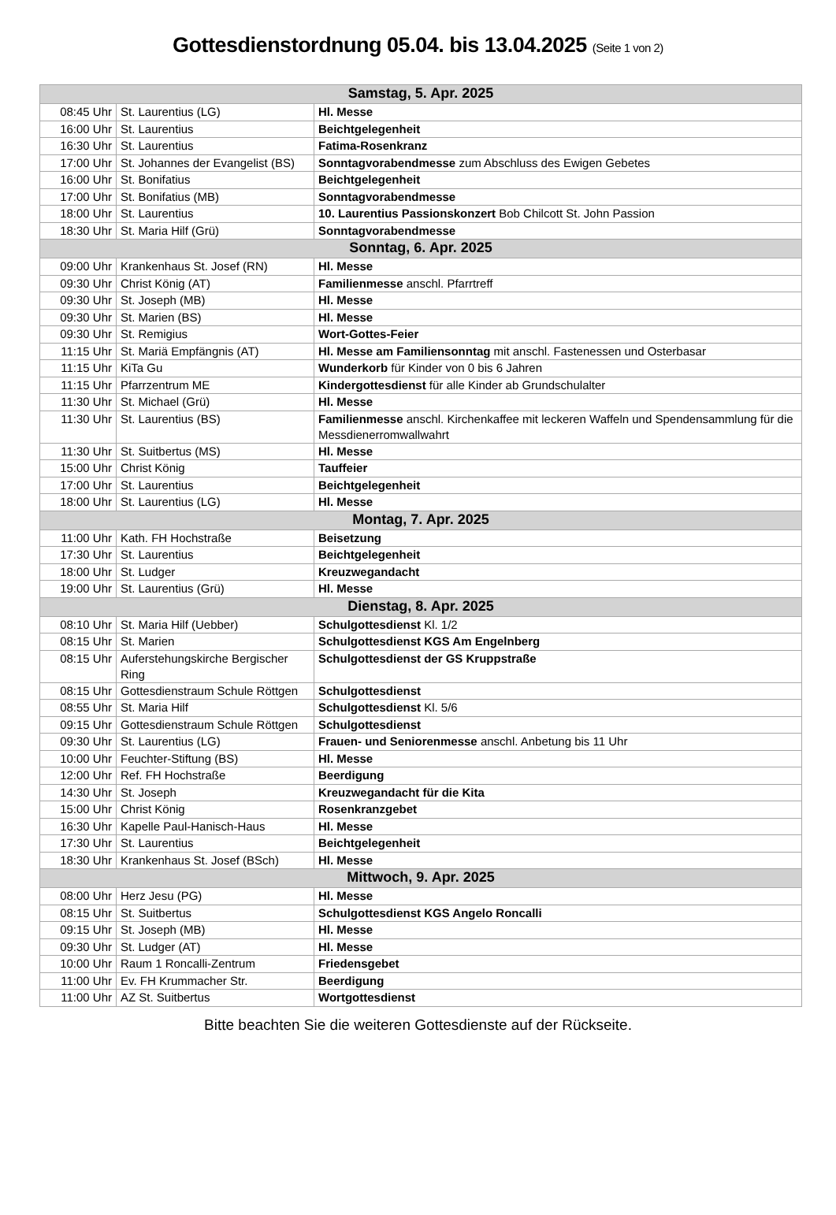Gottesdienstordnung 05.04. bis 13.04.2025 (Seite 1 von 2)
| Samstag, 5. Apr. 2025 | | |
| --- | --- | --- |
| 08:45 Uhr | St. Laurentius (LG) | Hl. Messe |
| 16:00 Uhr | St. Laurentius | Beichtgelegenheit |
| 16:30 Uhr | St. Laurentius | Fatima-Rosenkranz |
| 17:00 Uhr | St. Johannes der Evangelist (BS) | Sonntagvorabendmesse zum Abschluss des Ewigen Gebetes |
| 16:00 Uhr | St. Bonifatius | Beichtgelegenheit |
| 17:00 Uhr | St. Bonifatius (MB) | Sonntagvorabendmesse |
| 18:00 Uhr | St. Laurentius | 10. Laurentius Passionskonzert Bob Chilcott St. John Passion |
| 18:30 Uhr | St. Maria Hilf (Grü) | Sonntagvorabendmesse |
| Sonntag, 6. Apr. 2025 | | |
| 09:00 Uhr | Krankenhaus St. Josef (RN) | Hl. Messe |
| 09:30 Uhr | Christ König (AT) | Familienmesse anschl. Pfarrtreff |
| 09:30 Uhr | St. Joseph (MB) | Hl. Messe |
| 09:30 Uhr | St. Marien (BS) | Hl. Messe |
| 09:30 Uhr | St. Remigius | Wort-Gottes-Feier |
| 11:15 Uhr | St. Mariä Empfängnis (AT) | Hl. Messe am Familiensonntag mit anschl. Fastenessen und Osterbasar |
| 11:15 Uhr | KiTa Gu | Wunderkorb für Kinder von 0 bis 6 Jahren |
| 11:15 Uhr | Pfarrzentrum ME | Kindergottesdienst für alle Kinder ab Grundschulalter |
| 11:30 Uhr | St. Michael (Grü) | Hl. Messe |
| 11:30 Uhr | St. Laurentius (BS) | Familienmesse anschl. Kirchenkaffee mit leckeren Waffeln und Spendensammlung für die Messdienerromwallwahrt |
| 11:30 Uhr | St. Suitbertus (MS) | Hl. Messe |
| 15:00 Uhr | Christ König | Tauffeier |
| 17:00 Uhr | St. Laurentius | Beichtgelegenheit |
| 18:00 Uhr | St. Laurentius (LG) | Hl. Messe |
| Montag, 7. Apr. 2025 | | |
| 11:00 Uhr | Kath. FH Hochstraße | Beisetzung |
| 17:30 Uhr | St. Laurentius | Beichtgelegenheit |
| 18:00 Uhr | St. Ludger | Kreuzwegandacht |
| 19:00 Uhr | St. Laurentius (Grü) | Hl. Messe |
| Dienstag, 8. Apr. 2025 | | |
| 08:10 Uhr | St. Maria Hilf (Uebber) | Schulgottesdienst Kl. 1/2 |
| 08:15 Uhr | St. Marien | Schulgottesdienst KGS Am Engelnberg |
| 08:15 Uhr | Auferstehungskirche Bergischer Ring | Schulgottesdienst der GS Kruppstraße |
| 08:15 Uhr | Gottesdienstraum Schule Röttgen | Schulgottesdienst |
| 08:55 Uhr | St. Maria Hilf | Schulgottesdienst Kl. 5/6 |
| 09:15 Uhr | Gottesdienstraum Schule Röttgen | Schulgottesdienst |
| 09:30 Uhr | St. Laurentius (LG) | Frauen- und Seniorenmesse anschl. Anbetung bis 11 Uhr |
| 10:00 Uhr | Feuchter-Stiftung (BS) | Hl. Messe |
| 12:00 Uhr | Ref. FH Hochstraße | Beerdigung |
| 14:30 Uhr | St. Joseph | Kreuzwegandacht für die Kita |
| 15:00 Uhr | Christ König | Rosenkranzgebet |
| 16:30 Uhr | Kapelle Paul-Hanisch-Haus | Hl. Messe |
| 17:30 Uhr | St. Laurentius | Beichtgelegenheit |
| 18:30 Uhr | Krankenhaus St. Josef (BSch) | Hl. Messe |
| Mittwoch, 9. Apr. 2025 | | |
| 08:00 Uhr | Herz Jesu (PG) | Hl. Messe |
| 08:15 Uhr | St. Suitbertus | Schulgottesdienst KGS Angelo Roncalli |
| 09:15 Uhr | St. Joseph (MB) | Hl. Messe |
| 09:30 Uhr | St. Ludger (AT) | Hl. Messe |
| 10:00 Uhr | Raum 1 Roncalli-Zentrum | Friedensgebet |
| 11:00 Uhr | Ev. FH Krummacher Str. | Beerdigung |
| 11:00 Uhr | AZ St. Suitbertus | Wortgottesdienst |
Bitte beachten Sie die weiteren Gottesdienste auf der Rückseite.